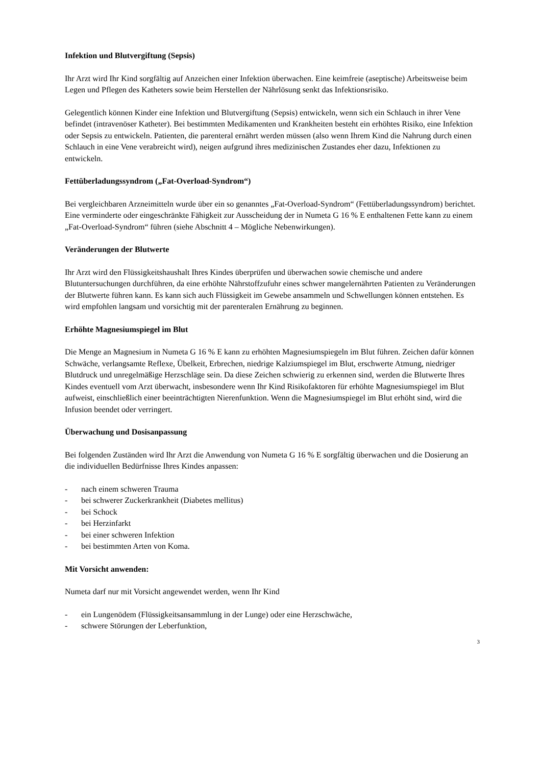Infektion und Blutvergiftung (Sepsis)
Ihr Arzt wird Ihr Kind sorgfältig auf Anzeichen einer Infektion überwachen. Eine keimfreie (aseptische) Arbeitsweise beim Legen und Pflegen des Katheters sowie beim Herstellen der Nährlösung senkt das Infektionsrisiko.
Gelegentlich können Kinder eine Infektion und Blutvergiftung (Sepsis) entwickeln, wenn sich ein Schlauch in ihrer Vene befindet (intravenöser Katheter). Bei bestimmten Medikamenten und Krankheiten besteht ein erhöhtes Risiko, eine Infektion oder Sepsis zu entwickeln. Patienten, die parenteral ernährt werden müssen (also wenn Ihrem Kind die Nahrung durch einen Schlauch in eine Vene verabreicht wird), neigen aufgrund ihres medizinischen Zustandes eher dazu, Infektionen zu entwickeln.
Fettüberladungssyndrom („Fat-Overload-Syndrom“)
Bei vergleichbaren Arzneimitteln wurde über ein so genanntes „Fat-Overload-Syndrom“ (Fettüberladungssyndrom) berichtet. Eine verminderte oder eingeschränkte Fähigkeit zur Ausscheidung der in Numeta G 16 % E enthaltenen Fette kann zu einem „Fat-Overload-Syndrom“ führen (siehe Abschnitt 4 – Mögliche Nebenwirkungen).
Veränderungen der Blutwerte
Ihr Arzt wird den Flüssigkeitshaushalt Ihres Kindes überprüfen und überwachen sowie chemische und andere Blutuntersuchungen durchführen, da eine erhöhte Nährstoffzufuhr eines schwer mangelernährten Patienten zu Veränderungen der Blutwerte führen kann. Es kann sich auch Flüssigkeit im Gewebe ansammeln und Schwellungen können entstehen. Es wird empfohlen langsam und vorsichtig mit der parenteralen Ernährung zu beginnen.
Erhöhte Magnesiumspiegel im Blut
Die Menge an Magnesium in Numeta G 16 % E kann zu erhöhten Magnesiumspiegeln im Blut führen. Zeichen dafür können Schwäche, verlangsamte Reflexe, Übelkeit, Erbrechen, niedrige Kalziumspiegel im Blut, erschwerte Atmung, niedriger Blutdruck und unregelmäßige Herzschläge sein. Da diese Zeichen schwierig zu erkennen sind, werden die Blutwerte Ihres Kindes eventuell vom Arzt überwacht, insbesondere wenn Ihr Kind Risikofaktoren für erhöhte Magnesiumspiegel im Blut aufweist, einschließlich einer beeinträchtigten Nierenfunktion. Wenn die Magnesiumspiegel im Blut erhöht sind, wird die Infusion beendet oder verringert.
Überwachung und Dosisanpassung
Bei folgenden Zuständen wird Ihr Arzt die Anwendung von Numeta G 16 % E sorgfältig überwachen und die Dosierung an die individuellen Bedürfnisse Ihres Kindes anpassen:
- nach einem schweren Trauma
- bei schwerer Zuckerkrankheit (Diabetes mellitus)
- bei Schock
- bei Herzinfarkt
- bei einer schweren Infektion
- bei bestimmten Arten von Koma.
Mit Vorsicht anwenden:
Numeta darf nur mit Vorsicht angewendet werden, wenn Ihr Kind
- ein Lungenödem (Flüssigkeitsansammlung in der Lunge) oder eine Herzschwäche,
- schwere Störungen der Leberfunktion,
3